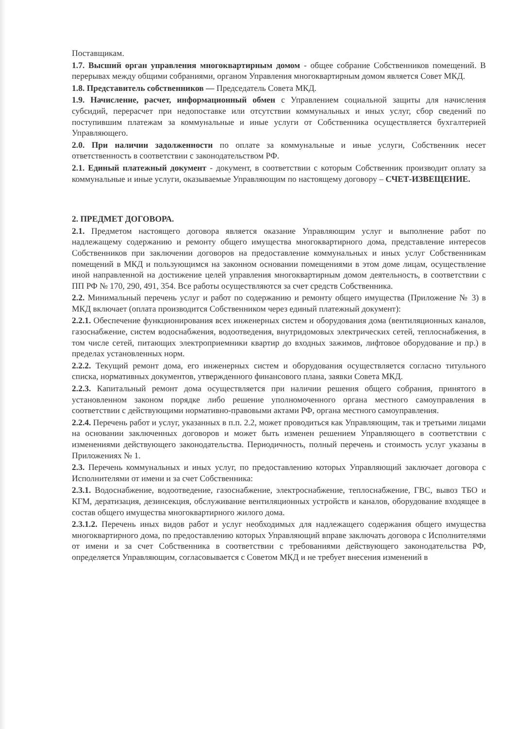Поставщикам.
1.7. Высший орган управления многоквартирным домом - общее собрание Собственников помещений. В перерывах между общими собраниями, органом Управления многоквартирным домом является Совет МКД.
1.8. Представитель собственников — Председатель Совета МКД.
1.9. Начисление, расчет, информационный обмен с Управлением социальной защиты для начисления субсидий, перерасчет при недопоставке или отсутствии коммунальных и иных услуг, сбор сведений по поступившим платежам за коммунальные и иные услуги от Собственника осуществляется бухгалтерией Управляющего.
2.0. При наличии задолженности по оплате за коммунальные и иные услуги, Собственник несет ответственность в соответствии с законодательством РФ.
2.1. Единый платежный документ - документ, в соответствии с которым Собственник производит оплату за коммунальные и иные услуги, оказываемые Управляющим по настоящему договору – СЧЕТ-ИЗВЕЩЕНИЕ.
2. ПРЕДМЕТ ДОГОВОРА.
2.1. Предметом настоящего договора является оказание Управляющим услуг и выполнение работ по надлежащему содержанию и ремонту общего имущества многоквартирного дома, представление интересов Собственников при заключении договоров на предоставление коммунальных и иных услуг Собственникам помещений в МКД и пользующимся на законном основании помещениями в этом доме лицам, осуществление иной направленной на достижение целей управления многоквартирным домом деятельность, в соответствии с ПП РФ № 170, 290, 491, 354. Все работы осуществляются за счет средств Собственника.
2.2. Минимальный перечень услуг и работ по содержанию и ремонту общего имущества (Приложение № 3) в МКД включает (оплата производится Собственником через единый платежный документ):
2.2.1. Обеспечение функционирования всех инженерных систем и оборудования дома (вентиляционных каналов, газоснабжение, систем водоснабжения, водоотведения, внутридомовых электрических сетей, теплоснабжения, в том числе сетей, питающих электроприемники квартир до входных зажимов, лифтовое оборудование и пр.) в пределах установленных норм.
2.2.2. Текущий ремонт дома, его инженерных систем и оборудования осуществляется согласно титульного списка, нормативных документов, утвержденного финансового плана, заявки Совета МКД.
2.2.3. Капитальный ремонт дома осуществляется при наличии решения общего собрания, принятого в установленном законом порядке либо решение уполномоченного органа местного самоуправления в соответствии с действующими нормативно-правовыми актами РФ, органа местного самоуправления.
2.2.4. Перечень работ и услуг, указанных в п.п. 2.2, может проводиться как Управляющим, так и третьими лицами на основании заключенных договоров и может быть изменен решением Управляющего в соответствии с изменениями действующего законодательства. Периодичность, полный перечень и стоимость услуг указаны в Приложениях № 1.
2.3. Перечень коммунальных и иных услуг, по предоставлению которых Управляющий заключает договора с Исполнителями от имени и за счет Собственника:
2.3.1. Водоснабжение, водоотведение, газоснабжение, электроснабжение, теплоснабжение, ГВС, вывоз ТБО и КГМ, дератизация, дезинсекция, обслуживание вентиляционных устройств и каналов, оборудование входящее в состав общего имущества многоквартирного жилого дома.
2.3.1.2. Перечень иных видов работ и услуг необходимых для надлежащего содержания общего имущества многоквартирного дома, по предоставлению которых Управляющий вправе заключать договора с Исполнителями от имени и за счет Собственника в соответствии с требованиями действующего законодательства РФ, определяется Управляющим, согласовывается с Советом МКД и не требует внесения изменений в